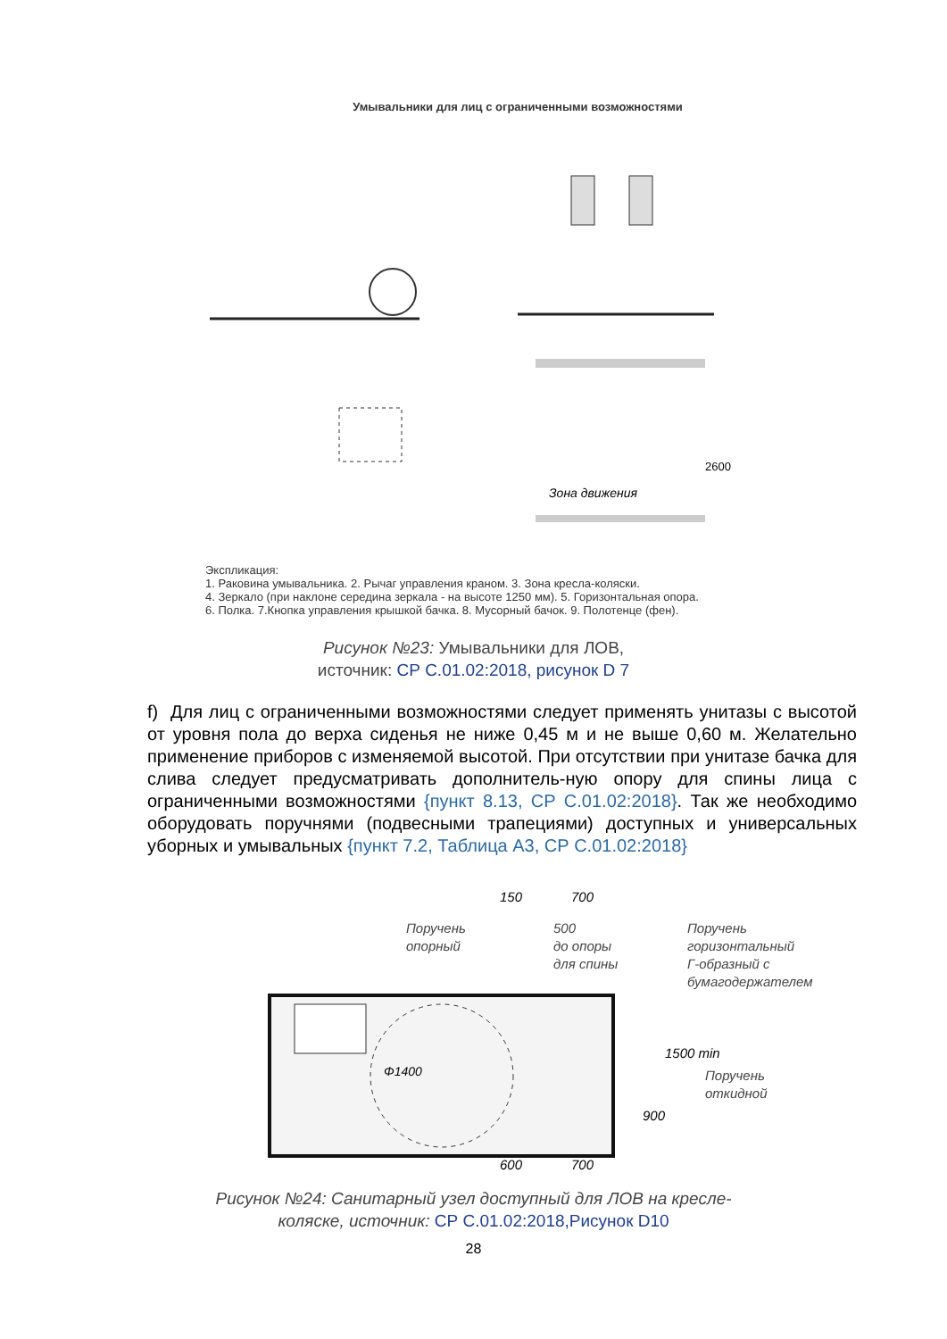Умывальники для лиц с ограниченными возможностями
2600
Зона движения
Экспликация:
1. Раковина умывальника. 2. Рычаг управления краном. 3. Зона кресла-коляски.
4. Зеркало (при наклоне середина зеркала - на высоте 1250 мм). 5. Горизонтальная опора.
6. Полка. 7.Кнопка управления крышкой бачка. 8. Мусорный бачок. 9. Полотенце (фен).
Рисунок №23: Умывальники для ЛОВ,
источник: СР С.01.02:2018, рисунок D 7
f) Для лиц с ограниченными возможностями следует применять унитазы с высотой от уровня пола до верха сиденья не ниже 0,45 м и не выше 0,60 м. Желательно применение приборов с изменяемой высотой. При отсутствии при унитазе бачка для слива следует предусматривать дополнитель-ную опору для спины лица с ограниченными возможностями {пункт 8.13, СР С.01.02:2018}. Так же необходимо оборудовать поручнями (подвесными трапециями) доступных и универсальных уборных и умывальных {пункт 7.2, Таблица А3, СР С.01.02:2018}
Φ1400
Поручень
опорный
500
до опоры
для спины
Поручень
горизонтальный
Г-образный с
бумагодержателем
Поручень
откидной
150
700
600
700
900
1500 min
Рисунок №24: Санитарный узел доступный для ЛОВ на кресле-
коляске, источник: СР С.01.02:2018,Рисунок D10
28